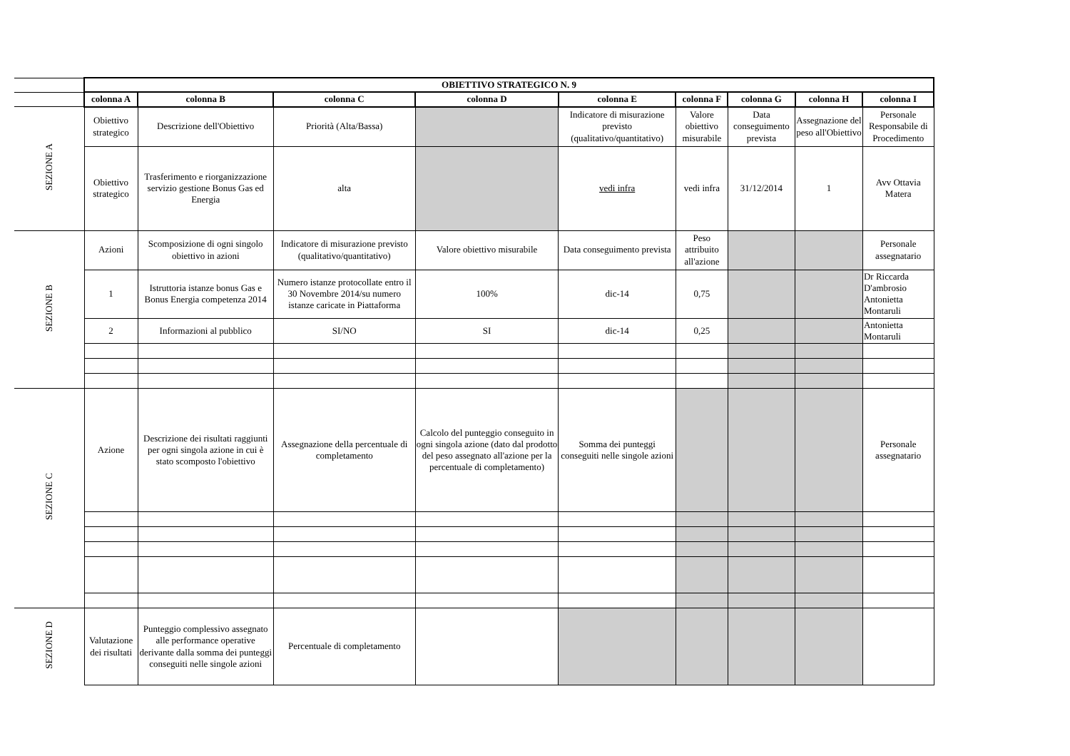| | OBIETTIVO STRATEGICO N. 9 | | | | | | | | |
| | colonna A | colonna B | colonna C | colonna D | colonna E | colonna F | colonna G | colonna H | colonna I |
| SEZIONE A | Obiettivo strategico | Descrizione dell'Obiettivo | Priorità (Alta/Bassa) | | Indicatore di misurazione previsto (qualitativo/quantitativo) | Valore obiettivo misurabile | Data conseguimento prevista | Assegnazione del peso all'Obiettivo | Personale Responsabile di Procedimento |
| | Obiettivo strategico | Trasferimento e riorganizzazione servizio gestione Bonus Gas ed Energia | alta | | vedi infra | vedi infra | 31/12/2014 | 1 | Avv Ottavia Matera |
| SEZIONE B | Azioni | Scomposizione di ogni singolo obiettivo in azioni | Indicatore di misurazione previsto (qualitativo/quantitativo) | Valore obiettivo misurabile | Data conseguimento prevista | Peso attribuito all'azione | | | Personale assegnatario |
| | 1 | Istruttoria istanze bonus Gas e Bonus Energia competenza 2014 | Numero istanze protocollate entro il 30 Novembre 2014/su numero istanze caricate in Piattaforma | 100% | dic-14 | 0,75 | | | Dr Riccarda D'ambrosio Antonietta Montaruli |
| | 2 | Informazioni al pubblico | SI/NO | SI | dic-14 | 0,25 | | | Antonietta Montaruli |
| SEZIONE C | Azione | Descrizione dei risultati raggiunti per ogni singola azione in cui è stato scomposto l'obiettivo | Assegnazione della percentuale di completamento | Calcolo del punteggio conseguito in ogni singola azione (dato dal prodotto del peso assegnato all'azione per la percentuale di completamento) | Somma dei punteggi conseguiti nelle singole azioni | | | | Personale assegnatario |
| SEZIONE D | Valutazione dei risultati | Punteggio complessivo assegnato alle performance operative derivante dalla somma dei punteggi conseguiti nelle singole azioni | Percentuale di completamento | | | | | | |